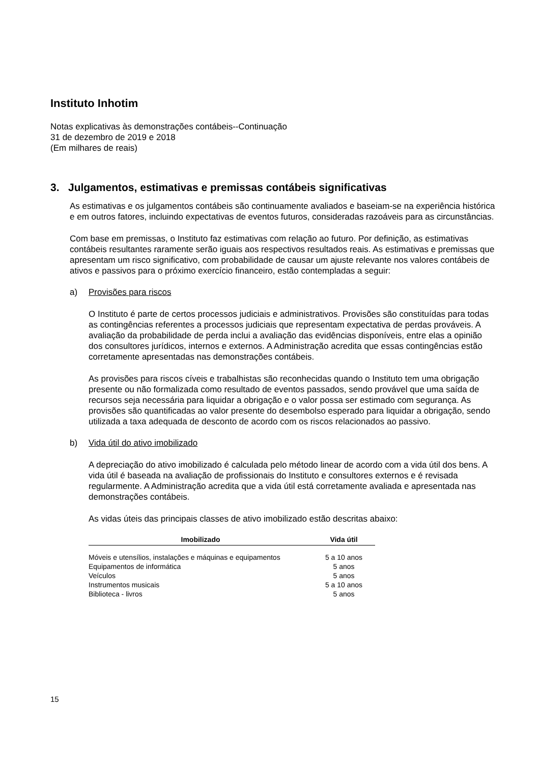Instituto Inhotim
Notas explicativas às demonstrações contábeis--Continuação
31 de dezembro de 2019 e 2018
(Em milhares de reais)
3. Julgamentos, estimativas e premissas contábeis significativas
As estimativas e os julgamentos contábeis são continuamente avaliados e baseiam-se na experiência histórica e em outros fatores, incluindo expectativas de eventos futuros, consideradas razoáveis para as circunstâncias.
Com base em premissas, o Instituto faz estimativas com relação ao futuro. Por definição, as estimativas contábeis resultantes raramente serão iguais aos respectivos resultados reais. As estimativas e premissas que apresentam um risco significativo, com probabilidade de causar um ajuste relevante nos valores contábeis de ativos e passivos para o próximo exercício financeiro, estão contempladas a seguir:
a) Provisões para riscos
O Instituto é parte de certos processos judiciais e administrativos. Provisões são constituídas para todas as contingências referentes a processos judiciais que representam expectativa de perdas prováveis. A avaliação da probabilidade de perda inclui a avaliação das evidências disponíveis, entre elas a opinião dos consultores jurídicos, internos e externos. A Administração acredita que essas contingências estão corretamente apresentadas nas demonstrações contábeis.
As provisões para riscos cíveis e trabalhistas são reconhecidas quando o Instituto tem uma obrigação presente ou não formalizada como resultado de eventos passados, sendo provável que uma saída de recursos seja necessária para liquidar a obrigação e o valor possa ser estimado com segurança. As provisões são quantificadas ao valor presente do desembolso esperado para liquidar a obrigação, sendo utilizada a taxa adequada de desconto de acordo com os riscos relacionados ao passivo.
b) Vida útil do ativo imobilizado
A depreciação do ativo imobilizado é calculada pelo método linear de acordo com a vida útil dos bens. A vida útil é baseada na avaliação de profissionais do Instituto e consultores externos e é revisada regularmente. A Administração acredita que a vida útil está corretamente avaliada e apresentada nas demonstrações contábeis.
As vidas úteis das principais classes de ativo imobilizado estão descritas abaixo:
| Imobilizado | Vida útil |
| --- | --- |
| Móveis e utensílios, instalações e máquinas e equipamentos | 5 a 10 anos |
| Equipamentos de informática | 5 anos |
| Veículos | 5 anos |
| Instrumentos musicais | 5 a 10 anos |
| Biblioteca - livros | 5 anos |
15